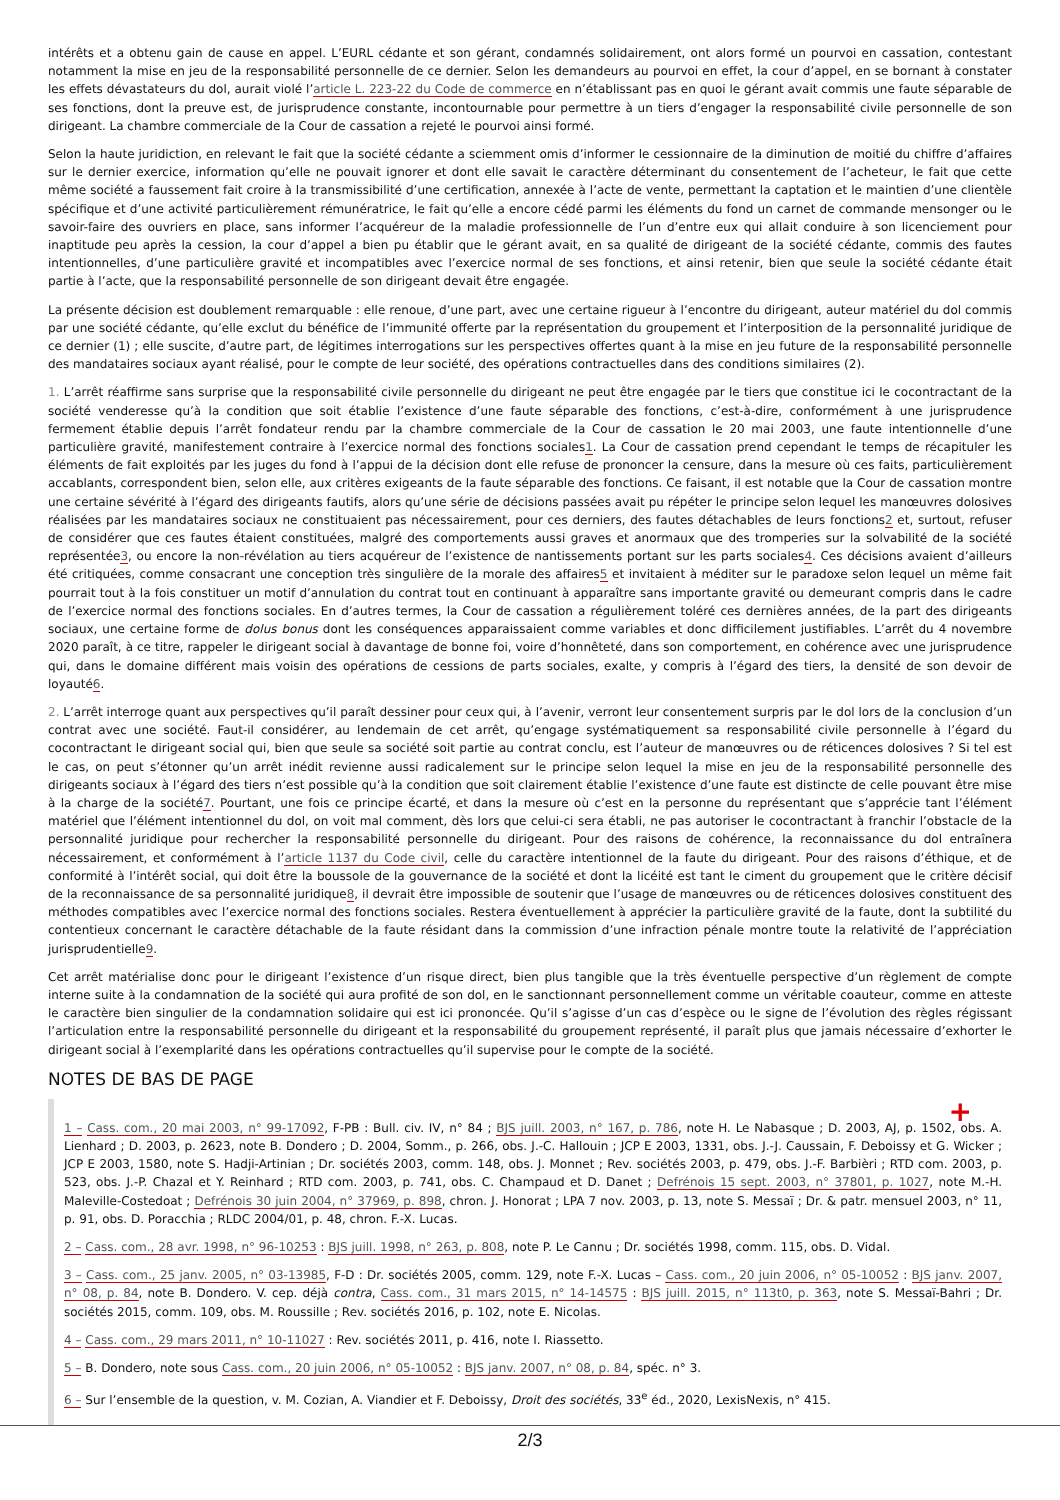intérêts et a obtenu gain de cause en appel. L’EURL cédante et son gérant, condamnés solidairement, ont alors formé un pourvoi en cassation, contestant notamment la mise en jeu de la responsabilité personnelle de ce dernier. Selon les demandeurs au pourvoi en effet, la cour d’appel, en se bornant à constater les effets dévastateurs du dol, aurait violé l’article L. 223-22 du Code de commerce en n’établissant pas en quoi le gérant avait commis une faute séparable de ses fonctions, dont la preuve est, de jurisprudence constante, incontournable pour permettre à un tiers d’engager la responsabilité civile personnelle de son dirigeant. La chambre commerciale de la Cour de cassation a rejeté le pourvoi ainsi formé.
Selon la haute juridiction, en relevant le fait que la société cédante a sciemment omis d’informer le cessionnaire de la diminution de moitié du chiffre d’affaires sur le dernier exercice, information qu’elle ne pouvait ignorer et dont elle savait le caractère déterminant du consentement de l’acheteur, le fait que cette même société a faussement fait croire à la transmissibilité d’une certification, annexée à l’acte de vente, permettant la captation et le maintien d’une clientèle spécifique et d’une activité particulièrement rémunératrice, le fait qu’elle a encore cédé parmi les éléments du fond un carnet de commande mensonger ou le savoir-faire des ouvriers en place, sans informer l’acquéreur de la maladie professionnelle de l’un d’entre eux qui allait conduire à son licenciement pour inaptitude peu après la cession, la cour d’appel a bien pu établir que le gérant avait, en sa qualité de dirigeant de la société cédante, commis des fautes intentionnelles, d’une particulière gravité et incompatibles avec l’exercice normal de ses fonctions, et ainsi retenir, bien que seule la société cédante était partie à l’acte, que la responsabilité personnelle de son dirigeant devait être engagée.
La présente décision est doublement remarquable : elle renoue, d’une part, avec une certaine rigueur à l’encontre du dirigeant, auteur matériel du dol commis par une société cédante, qu’elle exclut du bénéfice de l’immunité offerte par la représentation du groupement et l’interposition de la personnalité juridique de ce dernier (1) ; elle suscite, d’autre part, de légitimes interrogations sur les perspectives offertes quant à la mise en jeu future de la responsabilité personnelle des mandataires sociaux ayant réalisé, pour le compte de leur société, des opérations contractuelles dans des conditions similaires (2).
1. L’arrêt réaffirme sans surprise que la responsabilité civile personnelle du dirigeant ne peut être engagée par le tiers que constitue ici le cocontractant de la société venderesse qu’à la condition que soit établie l’existence d’une faute séparable des fonctions, c’est-à-dire, conformément à une jurisprudence fermement établie depuis l’arrêt fondateur rendu par la chambre commerciale de la Cour de cassation le 20 mai 2003, une faute intentionnelle d’une particulière gravité, manifestement contraire à l’exercice normal des fonctions sociales1. La Cour de cassation prend cependant le temps de récapituler les éléments de fait exploités par les juges du fond à l’appui de la décision dont elle refuse de prononcer la censure, dans la mesure où ces faits, particulièrement accablants, correspondent bien, selon elle, aux critères exigeants de la faute séparable des fonctions. Ce faisant, il est notable que la Cour de cassation montre une certaine sévérité à l’égard des dirigeants fautifs, alors qu’une série de décisions passées avait pu répéter le principe selon lequel les manœuvres dolosives réalisées par les mandataires sociaux ne constituaient pas nécessairement, pour ces derniers, des fautes détachables de leurs fonctions2 et, surtout, refuser de considérer que ces fautes étaient constituées, malgré des comportements aussi graves et anormaux que des tromperies sur la solvabilité de la société représentée3, ou encore la non-révélation au tiers acquéreur de l’existence de nantissements portant sur les parts sociales4. Ces décisions avaient d’ailleurs été critiquées, comme consacrant une conception très singulière de la morale des affaires5 et invitaient à méditer sur le paradoxe selon lequel un même fait pourrait tout à la fois constituer un motif d’annulation du contrat tout en continuant à apparaître sans importante gravité ou demeurant compris dans le cadre de l’exercice normal des fonctions sociales. En d’autres termes, la Cour de cassation a régulièrement toléré ces dernières années, de la part des dirigeants sociaux, une certaine forme de dolus bonus dont les conséquences apparaissaient comme variables et donc difficilement justifiables. L’arrêt du 4 novembre 2020 paraît, à ce titre, rappeler le dirigeant social à davantage de bonne foi, voire d’honnêteté, dans son comportement, en cohérence avec une jurisprudence qui, dans le domaine différent mais voisin des opérations de cessions de parts sociales, exalte, y compris à l’égard des tiers, la densité de son devoir de loyauté6.
2. L’arrêt interroge quant aux perspectives qu’il paraît dessiner pour ceux qui, à l’avenir, verront leur consentement surpris par le dol lors de la conclusion d’un contrat avec une société. Faut-il considérer, au lendemain de cet arrêt, qu’engage systématiquement sa responsabilité civile personnelle à l’égard du cocontractant le dirigeant social qui, bien que seule sa société soit partie au contrat conclu, est l’auteur de manœuvres ou de réticences dolosives ? Si tel est le cas, on peut s’étonner qu’un arrêt inédit revienne aussi radicalement sur le principe selon lequel la mise en jeu de la responsabilité personnelle des dirigeants sociaux à l’égard des tiers n’est possible qu’à la condition que soit clairement établie l’existence d’une faute est distincte de celle pouvant être mise à la charge de la société7. Pourtant, une fois ce principe écarté, et dans la mesure où c’est en la personne du représentant que s’apprécie tant l’élément matériel que l’élément intentionnel du dol, on voit mal comment, dès lors que celui-ci sera établi, ne pas autoriser le cocontractant à franchir l’obstacle de la personnalité juridique pour rechercher la responsabilité personnelle du dirigeant. Pour des raisons de cohérence, la reconnaissance du dol entraînera nécessairement, et conformément à l’article 1137 du Code civil, celle du caractère intentionnel de la faute du dirigeant. Pour des raisons d’éthique, et de conformité à l’intérêt social, qui doit être la boussole de la gouvernance de la société et dont la licéité est tant le ciment du groupement que le critère décisif de la reconnaissance de sa personnalité juridique8, il devrait être impossible de soutenir que l’usage de manœuvres ou de réticences dolosives constituent des méthodes compatibles avec l’exercice normal des fonctions sociales. Restera éventuellement à apprécier la particulière gravité de la faute, dont la subtilité du contentieux concernant le caractère détachable de la faute résidant dans la commission d’une infraction pénale montre toute la relativité de l’appréciation jurisprudentielle9.
Cet arrêt matérialise donc pour le dirigeant l’existence d’un risque direct, bien plus tangible que la très éventuelle perspective d’un règlement de compte interne suite à la condamnation de la société qui aura profité de son dol, en le sanctionnant personnellement comme un véritable coauteur, comme en atteste le caractère bien singulier de la condamnation solidaire qui est ici prononcée. Qu’il s’agisse d’un cas d’espèce ou le signe de l’évolution des règles régissant l’articulation entre la responsabilité personnelle du dirigeant et la responsabilité du groupement représenté, il paraît plus que jamais nécessaire d’exhorter le dirigeant social à l’exemplarité dans les opérations contractuelles qu’il supervise pour le compte de la société.
NOTES DE BAS DE PAGE
+
1 – Cass. com., 20 mai 2003, n° 99-17092, F-PB : Bull. civ. IV, n° 84 ; BJS juill. 2003, n° 167, p. 786, note H. Le Nabasque ; D. 2003, AJ, p. 1502, obs. A. Lienhard ; D. 2003, p. 2623, note B. Dondero ; D. 2004, Somm., p. 266, obs. J.-C. Hallouin ; JCP E 2003, 1331, obs. J.-J. Caussain, F. Deboissy et G. Wicker ; JCP E 2003, 1580, note S. Hadji-Artinian ; Dr. sociétés 2003, comm. 148, obs. J. Monnet ; Rev. sociétés 2003, p. 479, obs. J.-F. Barbièri ; RTD com. 2003, p. 523, obs. J.-P. Chazal et Y. Reinhard ; RTD com. 2003, p. 741, obs. C. Champaud et D. Danet ; Defrénois 15 sept. 2003, n° 37801, p. 1027, note M.-H. Maleville-Costedoat ; Defrénois 30 juin 2004, n° 37969, p. 898, chron. J. Honorat ; LPA 7 nov. 2003, p. 13, note S. Messaï ; Dr. & patr. mensuel 2003, n° 11, p. 91, obs. D. Poracchia ; RLDC 2004/01, p. 48, chron. F.-X. Lucas.
2 – Cass. com., 28 avr. 1998, n° 96-10253 : BJS juill. 1998, n° 263, p. 808, note P. Le Cannu ; Dr. sociétés 1998, comm. 115, obs. D. Vidal.
3 – Cass. com., 25 janv. 2005, n° 03-13985, F-D : Dr. sociétés 2005, comm. 129, note F.-X. Lucas – Cass. com., 20 juin 2006, n° 05-10052 : BJS janv. 2007, n° 08, p. 84, note B. Dondero. V. cep. déjà contra, Cass. com., 31 mars 2015, n° 14-14575 : BJS juill. 2015, n° 113t0, p. 363, note S. Messaï-Bahri ; Dr. sociétés 2015, comm. 109, obs. M. Roussille ; Rev. sociétés 2016, p. 102, note E. Nicolas.
4 – Cass. com., 29 mars 2011, n° 10-11027 : Rev. sociétés 2011, p. 416, note I. Riassetto.
5 – B. Dondero, note sous Cass. com., 20 juin 2006, n° 05-10052 : BJS janv. 2007, n° 08, p. 84, spéc. n° 3.
6 – Sur l’ensemble de la question, v. M. Cozian, A. Viandier et F. Deboissy, Droit des sociétés, 33<sup>e</sup> éd., 2020, LexisNexis, n° 415.
2/3